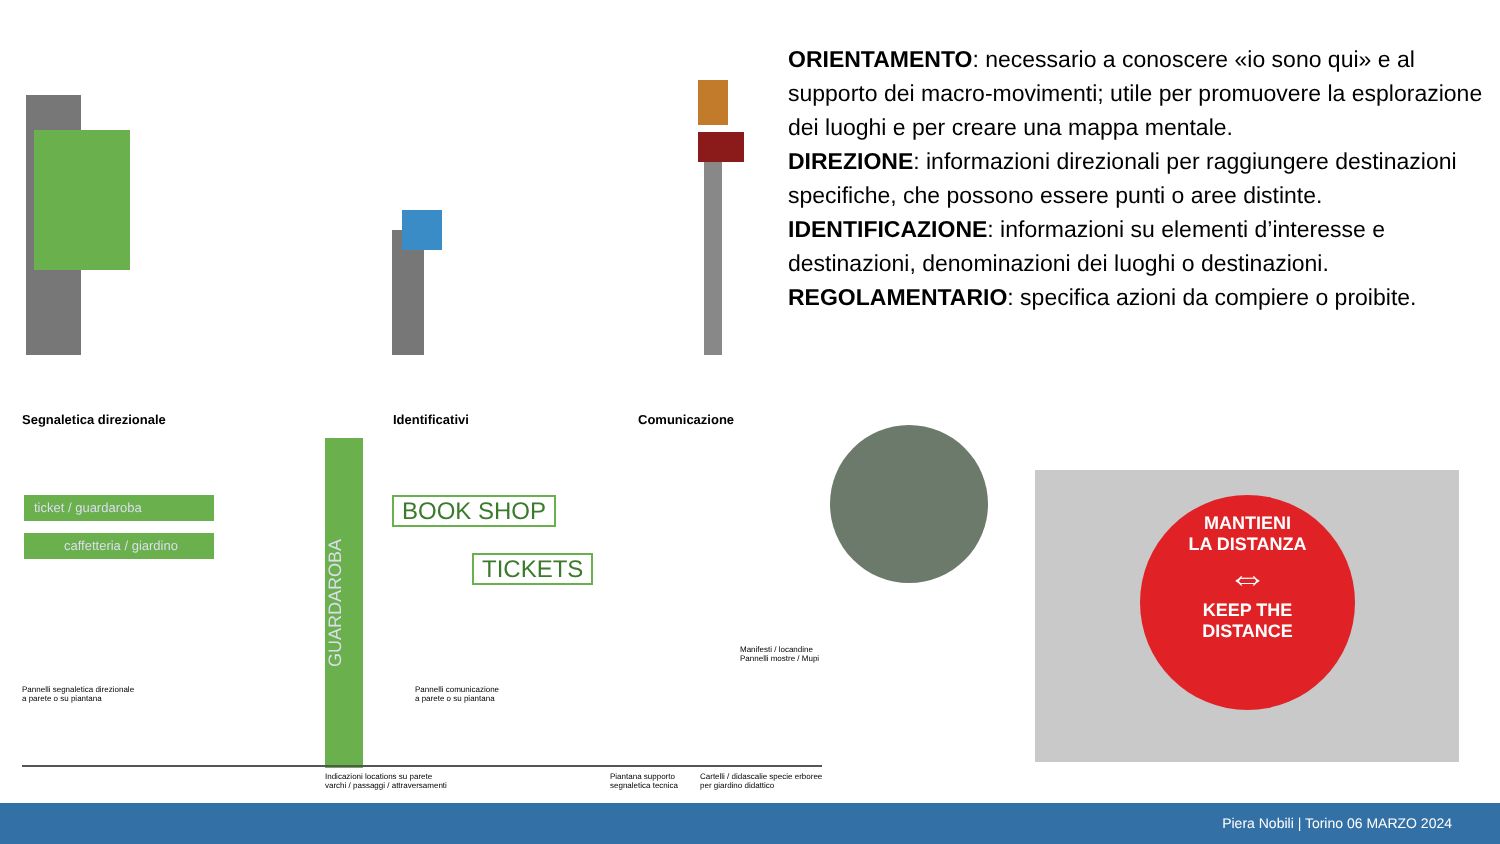ORIENTAMENTO: necessario a conoscere «io sono qui» e al supporto dei macro-movimenti; utile per promuovere la esplorazione dei luoghi e per creare una mappa mentale.
DIREZIONE: informazioni direzionali per raggiungere destinazioni specifiche, che possono essere punti o aree distinte.
IDENTIFICAZIONE: informazioni su elementi d’interesse e destinazioni, denominazioni dei luoghi o destinazioni.
REGOLAMENTARIO: specifica azioni da compiere o proibite.
Segnaletica direzionale Identificativi Comunicazione
ticket / guardaroba
caffetteria / giardino
GUARDAROBA
BOOK SHOP
TICKETS
Pannelli segnaletica direzionale
a parete o su piantana
Pannelli comunicazione
a parete o su piantana
Manifesti / locandine
Pannelli mostre / Mupi
Indicazioni locations su parete
varchi / passaggi / attraversamenti
Piantana supporto
segnaletica tecnica
Cartelli / didascalie specie erboree
per giardino didattico
MANTIENI
LA DISTANZA
⇔
KEEP THE
DISTANCE
Piera Nobili | Torino 06 MARZO 2024